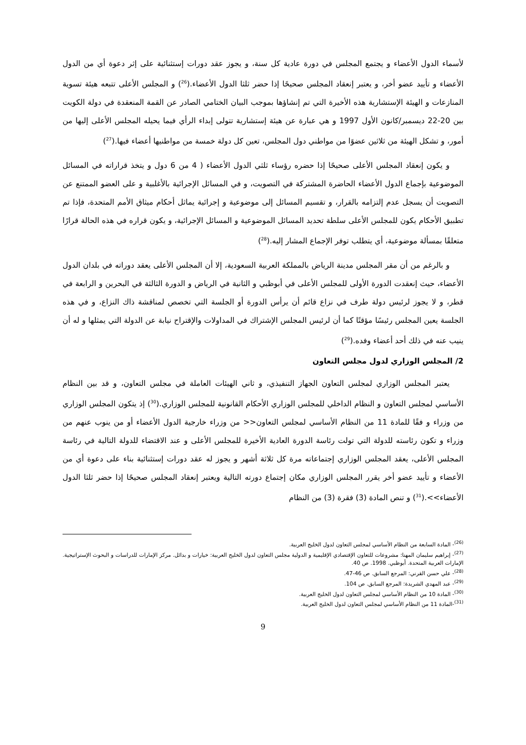لأسماء الدول الأعضاء و يجتمع المجلس في دورة عادية كل سنة، و يجوز عقد دورات إستثنائية على إثر دعوة أي من الدول الأعضاء و تأييد عضو أخر، و يعتبر إنعقاد المجلس صحيحًا إذا حضر ثلثا الدول الأعضاء.(<sup>26</sup>) و المجلس الأعلى تتبعه هيئة تسوية المنازعات و الهيئة الإستشارية هذه الأخيرة التي تم إنشاؤها بموجب البيان الختامي الصادر عن القمة المنعقدة في دولة الكويت بين 20-22 ديسمبر/كانون الأول 1997 و هي عبارة عن هيئة إستشارية تتولى إبداء الرأي فيما يحيله المجلس الأعلى إليها من أمور، و تشكل الهيئة من ثلاثين عضوًا من مواطني دول المجلس، تعين كل دولة خمسة من مواطنيها أعضاء فيها.(<sup>27</sup>)
و يكون إنعقاد المجلس الأعلى صحيحًا إذا حضره رؤساء ثلثي الدول الأعضاء ( 4 من 6 دول و يتخذ قراراته في المسائل الموضوعية بإجماع الدول الأعضاء الحاضرة المشتركة في التصويت، و في المسائل الإجرائية بالأغلبية و على العضو الممتنع عن التصويت أن يسجل عدم إلتزامه بالقرار، و تقسيم المسائل إلى موضوعية و إجرائية يماثل أحكام ميثاق الأمم المتحدة، فإذا تم تطبيق الأحكام يكون للمجلس الأعلى سلطة تحديد المسائل الموضوعية و المسائل الإجرائية، و يكون قراره في هذه الحالة قرارًا متعلقًا بمسألة موضوعية، أي يتطلب توفر الإجماع المشار إليه.(<sup>28</sup>)
و بالرغم من أن مقر المجلس مدينة الرياض بالمملكة العربية السعودية، إلا أن المجلس الأعلى يعقد دوراته في بلدان الدول الأعضاء، حيث إنعقدت الدورة الأولى للمجلس الأعلى في أبوظبي و الثانية في الرياض و الدورة الثالثة في البحرين و الرابعة في قطر، و لا يجوز لرئيس دولة طرف في نزاع قائم أن يرأس الدورة أو الجلسة التي تخصص لمناقشة ذاك النزاع، و في هذه الجلسة يعين المجلس رئيسًا مؤقتًا كما أن لرئيس المجلس الإشتراك في المداولات والإقتراح نيابة عن الدولة التي يمثلها و له أن ينيب عنه في ذلك أحد أعضاء وفده.(<sup>29</sup>)
2/ المجلس الوزاري لدول مجلس التعاون
يعتبر المجلس الوزاري لمجلس التعاون الجهاز التنفيذي، و ثاني الهيئات العاملة في مجلس التعاون، و قد بين النظام الأساسي لمجلس التعاون و النظام الداخلي للمجلس الوزاري الأحكام القانونية للمجلس الوزاري.(<sup>30</sup>) إذ يتكون المجلس الوزاري من وزراء و فقًا للمادة 11 من النظام الأساسي لمجلس التعاون<< من وزراء خارجية الدول الأعضاء أو من ينوب عنهم من وزراء و تكون رئاسته للدولة التي تولت رئاسة الدورة العادية الأخيرة للمجلس الأعلى و عند الاقتضاء للدولة التالية في رئاسة المجلس الأعلى، يعقد المجلس الوزاري إجتماعاته مرة كل ثلاثة أشهر و يجوز له عقد دورات إستثنائية بناء على دعوة أي من الأعضاء و تأييد عضو أخر يقرر المجلس الوزاري مكان إجتماع دورته التالية ويعتبر إنعقاد المجلس صحيحًا إذا حضر ثلثا الدول الأعضاء>>.(<sup>31</sup>) و تنص المادة (3) فقرة (3) من النظام
<sup>(26)</sup>- المادة السابعة من النظام الأساسي لمجلس التعاون لدول الخليج العربية.
<sup>(27)</sup>- إبراهيم سليمان المهنا: مشروعات للتعاون الإقتصادي الإقليمية و الدولية مجلس التعاون لدول الخليج العربية: خيارات و بدائل. مركز الإمارات للدراسات و البحوث الإستراتيجية. الإمارات العربية المتحدة. أبوظبي. 1998. ص 40.
<sup>(28)</sup>- علي حسن القرني: المرجع السابق. ص 46-47.
<sup>(29)</sup>- عبد المهدي الشريدة: المرجع السابق. ص 104.
<sup>(30)</sup>- المادة 10 من النظام الأساسي لمجلس التعاون لدول الخليج العربية.
<sup>(31)</sup>-المادة 11 من النظام الأساسي لمجلس التعاون لدول الخليج العربية.
9